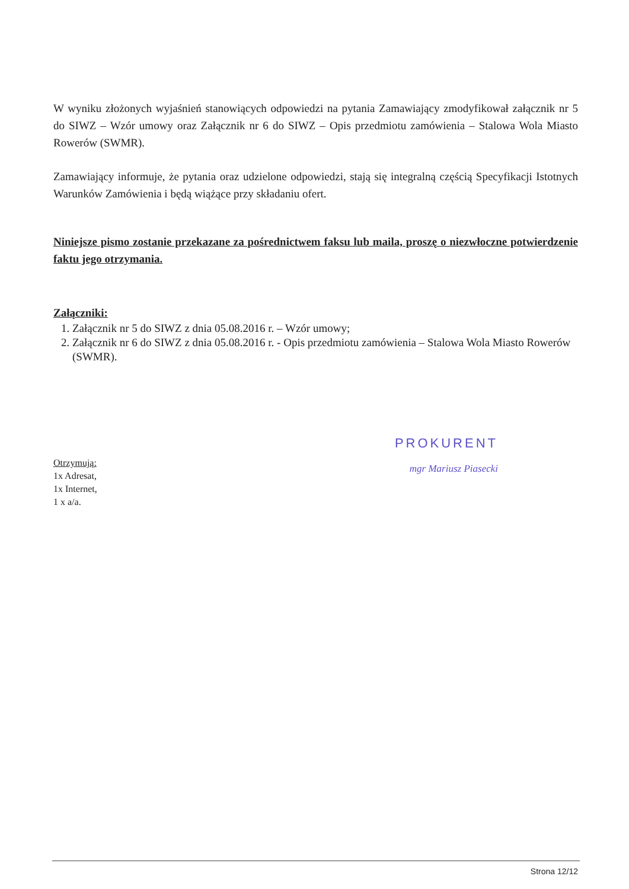W wyniku złożonych wyjaśnień stanowiących odpowiedzi na pytania Zamawiający zmodyfikował załącznik nr 5 do SIWZ – Wzór umowy oraz Załącznik nr 6 do SIWZ – Opis przedmiotu zamówienia – Stalowa Wola Miasto Rowerów (SWMR).
Zamawiający informuje, że pytania oraz udzielone odpowiedzi, stają się integralną częścią Specyfikacji Istotnych Warunków Zamówienia i będą wiążące przy składaniu ofert.
Niniejsze pismo zostanie przekazane za pośrednictwem faksu lub maila, proszę o niezwłoczne potwierdzenie faktu jego otrzymania.
Załączniki:
1. Załącznik nr 5 do SIWZ z dnia 05.08.2016 r. – Wzór umowy;
2. Załącznik nr 6 do SIWZ z dnia 05.08.2016 r. - Opis przedmiotu zamówienia – Stalowa Wola Miasto Rowerów (SWMR).
PROKURENT
mgr Mariusz Piasecki
Otrzymują:
1x Adresat,
1x Internet,
1 x a/a.
Strona 12/12